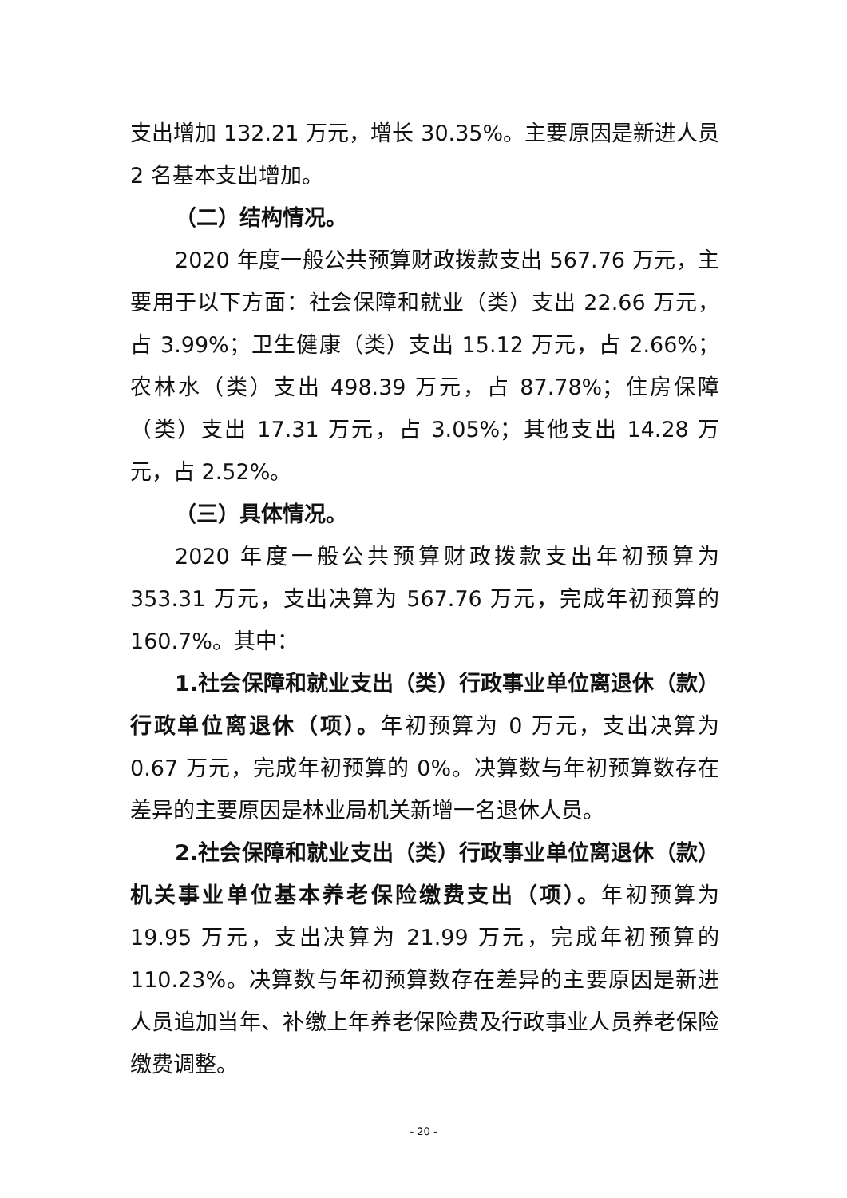支出增加 132.21 万元，增长 30.35%。主要原因是新进人员2 名基本支出增加。
（二）结构情况。
2020 年度一般公共预算财政拨款支出 567.76 万元，主要用于以下方面：社会保障和就业（类）支出 22.66 万元，占 3.99%；卫生健康（类）支出 15.12 万元，占 2.66%；农林水（类）支出 498.39 万元，占 87.78%；住房保障（类）支出 17.31 万元，占 3.05%；其他支出 14.28 万元，占 2.52%。
（三）具体情况。
2020 年度一般公共预算财政拨款支出年初预算为353.31 万元，支出决算为 567.76 万元，完成年初预算的160.7%。其中：
1.社会保障和就业支出（类）行政事业单位离退休（款）行政单位离退休（项）。年初预算为 0 万元，支出决算为 0.67 万元，完成年初预算的 0%。决算数与年初预算数存在差异的主要原因是林业局机关新增一名退休人员。
2.社会保障和就业支出（类）行政事业单位离退休（款）机关事业单位基本养老保险缴费支出（项）。年初预算为19.95 万元，支出决算为 21.99 万元，完成年初预算的110.23%。决算数与年初预算数存在差异的主要原因是新进人员追加当年、补缴上年养老保险费及行政事业人员养老保险缴费调整。
- 20 -